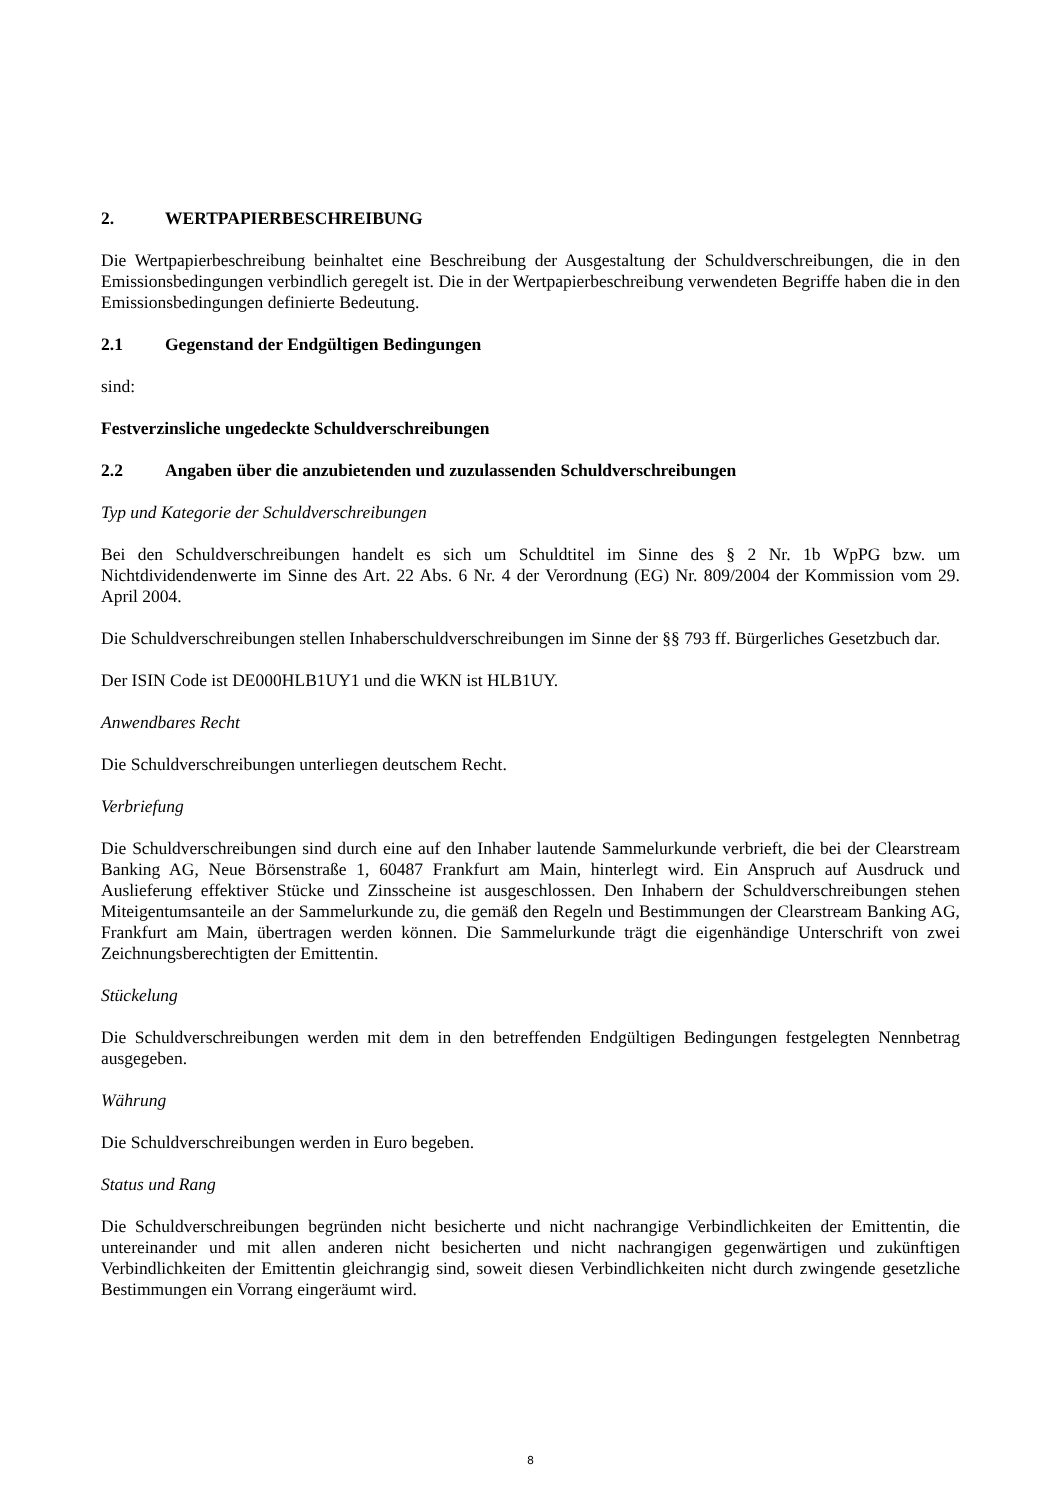2. WERTPAPIERBESCHREIBUNG
Die Wertpapierbeschreibung beinhaltet eine Beschreibung der Ausgestaltung der Schuldverschreibungen, die in den Emissionsbedingungen verbindlich geregelt ist. Die in der Wertpapierbeschreibung verwendeten Begriffe haben die in den Emissionsbedingungen definierte Bedeutung.
2.1 Gegenstand der Endgültigen Bedingungen
sind:
Festverzinsliche ungedeckte Schuldverschreibungen
2.2 Angaben über die anzubietenden und zuzulassenden Schuldverschreibungen
Typ und Kategorie der Schuldverschreibungen
Bei den Schuldverschreibungen handelt es sich um Schuldtitel im Sinne des § 2 Nr. 1b WpPG bzw. um Nichtdividendenwerte im Sinne des Art. 22 Abs. 6 Nr. 4 der Verordnung (EG) Nr. 809/2004 der Kommission vom 29. April 2004.
Die Schuldverschreibungen stellen Inhaberschuldverschreibungen im Sinne der §§ 793 ff. Bürgerliches Gesetzbuch dar.
Der ISIN Code ist DE000HLB1UY1 und die WKN ist HLB1UY.
Anwendbares Recht
Die Schuldverschreibungen unterliegen deutschem Recht.
Verbriefung
Die Schuldverschreibungen sind durch eine auf den Inhaber lautende Sammelurkunde verbrieft, die bei der Clearstream Banking AG, Neue Börsenstraße 1, 60487 Frankfurt am Main, hinterlegt wird. Ein Anspruch auf Ausdruck und Auslieferung effektiver Stücke und Zinsscheine ist ausgeschlossen. Den Inhabern der Schuldverschreibungen stehen Miteigentumsanteile an der Sammelurkunde zu, die gemäß den Regeln und Bestimmungen der Clearstream Banking AG, Frankfurt am Main, übertragen werden können. Die Sammelurkunde trägt die eigenhändige Unterschrift von zwei Zeichnungsberechtigten der Emittentin.
Stückelung
Die Schuldverschreibungen werden mit dem in den betreffenden Endgültigen Bedingungen festgelegten Nennbetrag ausgegeben.
Währung
Die Schuldverschreibungen werden in Euro begeben.
Status und Rang
Die Schuldverschreibungen begründen nicht besicherte und nicht nachrangige Verbindlichkeiten der Emittentin, die untereinander und mit allen anderen nicht besicherten und nicht nachrangigen gegenwärtigen und zukünftigen Verbindlichkeiten der Emittentin gleichrangig sind, soweit diesen Verbindlichkeiten nicht durch zwingende gesetzliche Bestimmungen ein Vorrang eingeräumt wird.
8